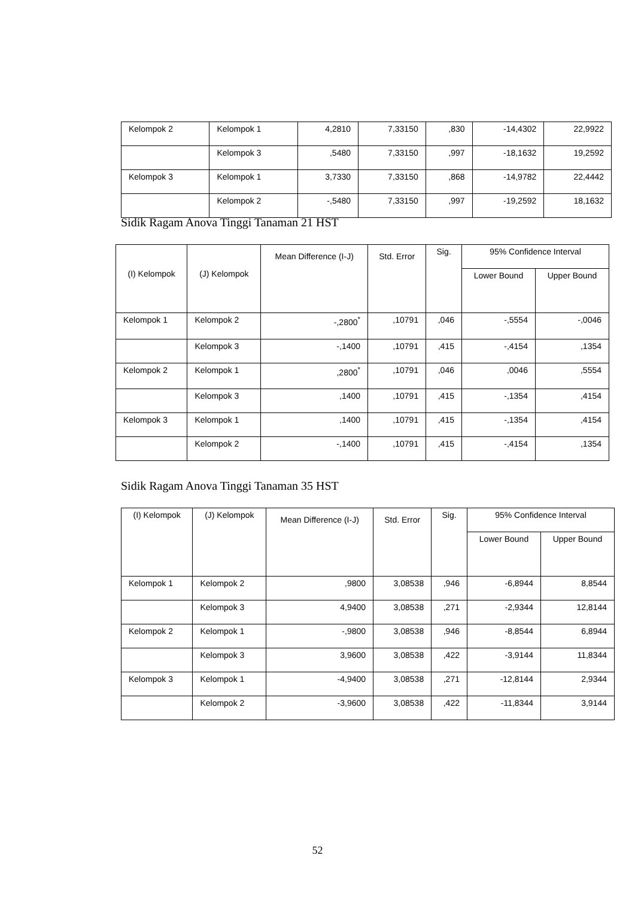| Kelompok 2 | Kelompok 1 | 4,2810 | 7,33150 | ,830 | -14,4302 | 22,9922 |
| | Kelompok 3 | ,5480 | 7,33150 | ,997 | -18,1632 | 19,2592 |
| Kelompok 3 | Kelompok 1 | 3,7330 | 7,33150 | ,868 | -14,9782 | 22,4442 |
| | Kelompok 2 | -,5480 | 7,33150 | ,997 | -19,2592 | 18,1632 |
Sidik Ragam Anova Tinggi Tanaman 21 HST
| (I) Kelompok | (J) Kelompok | Mean Difference (I-J) | Std. Error | Sig. | 95% Confidence Interval | |
| --- | --- | --- | --- | --- | --- | --- |
| | | | | | Lower Bound | Upper Bound |
| Kelompok 1 | Kelompok 2 | -,2800<sup>*</sup> | ,10791 | ,046 | -,5554 | -,0046 |
| | Kelompok 3 | -,1400 | ,10791 | ,415 | -,4154 | ,1354 |
| Kelompok 2 | Kelompok 1 | ,2800<sup>*</sup> | ,10791 | ,046 | ,0046 | ,5554 |
| | Kelompok 3 | ,1400 | ,10791 | ,415 | -,1354 | ,4154 |
| Kelompok 3 | Kelompok 1 | ,1400 | ,10791 | ,415 | -,1354 | ,4154 |
| | Kelompok 2 | -,1400 | ,10791 | ,415 | -,4154 | ,1354 |
Sidik Ragam Anova Tinggi Tanaman 35 HST
| (I) Kelompok | (J) Kelompok | Mean Difference (I-J) | Std. Error | Sig. | 95% Confidence Interval | |
| --- | --- | --- | --- | --- | --- | --- |
| | | | | | Lower Bound | Upper Bound |
| Kelompok 1 | Kelompok 2 | ,9800 | 3,08538 | ,946 | -6,8944 | 8,8544 |
| | Kelompok 3 | 4,9400 | 3,08538 | ,271 | -2,9344 | 12,8144 |
| Kelompok 2 | Kelompok 1 | -,9800 | 3,08538 | ,946 | -8,8544 | 6,8944 |
| | Kelompok 3 | 3,9600 | 3,08538 | ,422 | -3,9144 | 11,8344 |
| Kelompok 3 | Kelompok 1 | -4,9400 | 3,08538 | ,271 | -12,8144 | 2,9344 |
| | Kelompok 2 | -3,9600 | 3,08538 | ,422 | -11,8344 | 3,9144 |
52